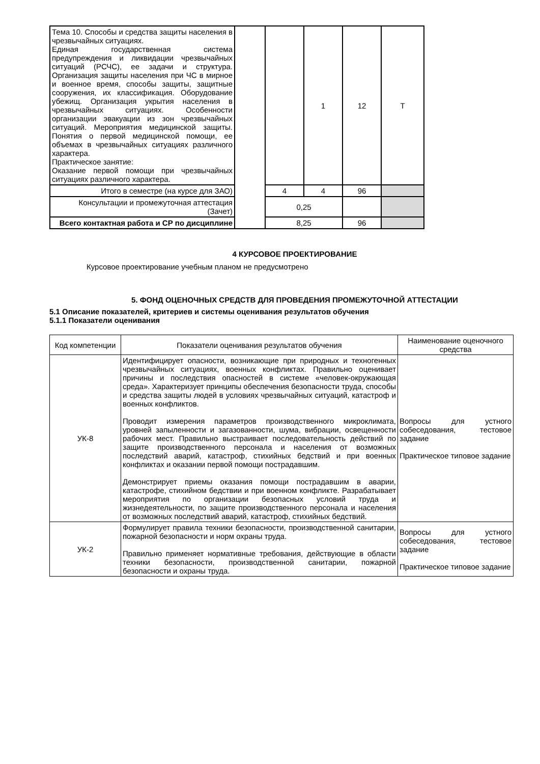| Тема 10. Способы и средства защиты населения в чрезвычайных ситуациях. Единая государственная система предупреждения и ликвидации чрезвычайных ситуаций (РСЧС), ее задачи и структура. Организация защиты населения при ЧС в мирное и военное время, способы защиты, защитные сооружения, их классификация. Оборудование убежищ. Организация укрытия населения в чрезвычайных ситуациях. Особенности организации эвакуации из зон чрезвычайных ситуаций. Мероприятия медицинской защиты. Понятия о первой медицинской помощи, ее объемах в чрезвычайных ситуациях различного характера. Практическое занятие: Оказание первой помощи при чрезвычайных ситуациях различного характера. | | | 1 | 12 | Т |
| Итого в семестре (на курсе для ЗАО) | | 4 | 4 | 96 | |
| Консультации и промежуточная аттестация (Зачет) | | 0,25 | | | |
| Всего контактная работа и СР по дисциплине | | 8,25 | | 96 | |
4 КУРСОВОЕ ПРОЕКТИРОВАНИЕ
Курсовое проектирование учебным планом не предусмотрено
5. ФОНД ОЦЕНОЧНЫХ СРЕДСТВ ДЛЯ ПРОВЕДЕНИЯ ПРОМЕЖУТОЧНОЙ АТТЕСТАЦИИ
5.1 Описание показателей, критериев и системы оценивания результатов обучения
5.1.1 Показатели оценивания
| Код компетенции | Показатели оценивания результатов обучения | Наименование оценочного средства |
| --- | --- | --- |
| УК-8 | Идентифицирует опасности, возникающие при природных и техногенных чрезвычайных ситуациях, военных конфликтах. Правильно оценивает причины и последствия опасностей в системе «человек-окружающая среда». Характеризует принципы обеспечения безопасности труда, способы и средства защиты людей в условиях чрезвычайных ситуаций, катастроф и военных конфликтов. Проводит измерения параметров производственного микроклимата, уровней запыленности и загазованности, шума, вибрации, освещенности рабочих мест. Правильно выстраивает последовательность действий по защите производственного персонала и населения от возможных последствий аварий, катастроф, стихийных бедствий и при военных конфликтах и оказании первой помощи пострадавшим. Демонстрирует приемы оказания помощи пострадавшим в аварии, катастрофе, стихийном бедствии и при военном конфликте. Разрабатывает мероприятия по организации безопасных условий труда и жизнедеятельности, по защите производственного персонала и населения от возможных последствий аварий, катастроф, стихийных бедствий. | Вопросы для устного собеседования, тестовое задание Практическое типовое задание |
| УК-2 | Формулирует правила техники безопасности, производственной санитарии, пожарной безопасности и норм охраны труда. Правильно применяет нормативные требования, действующие в области техники безопасности, производственной санитарии, пожарной безопасности и охраны труда. | Вопросы для устного собеседования, тестовое задание Практическое типовое задание |